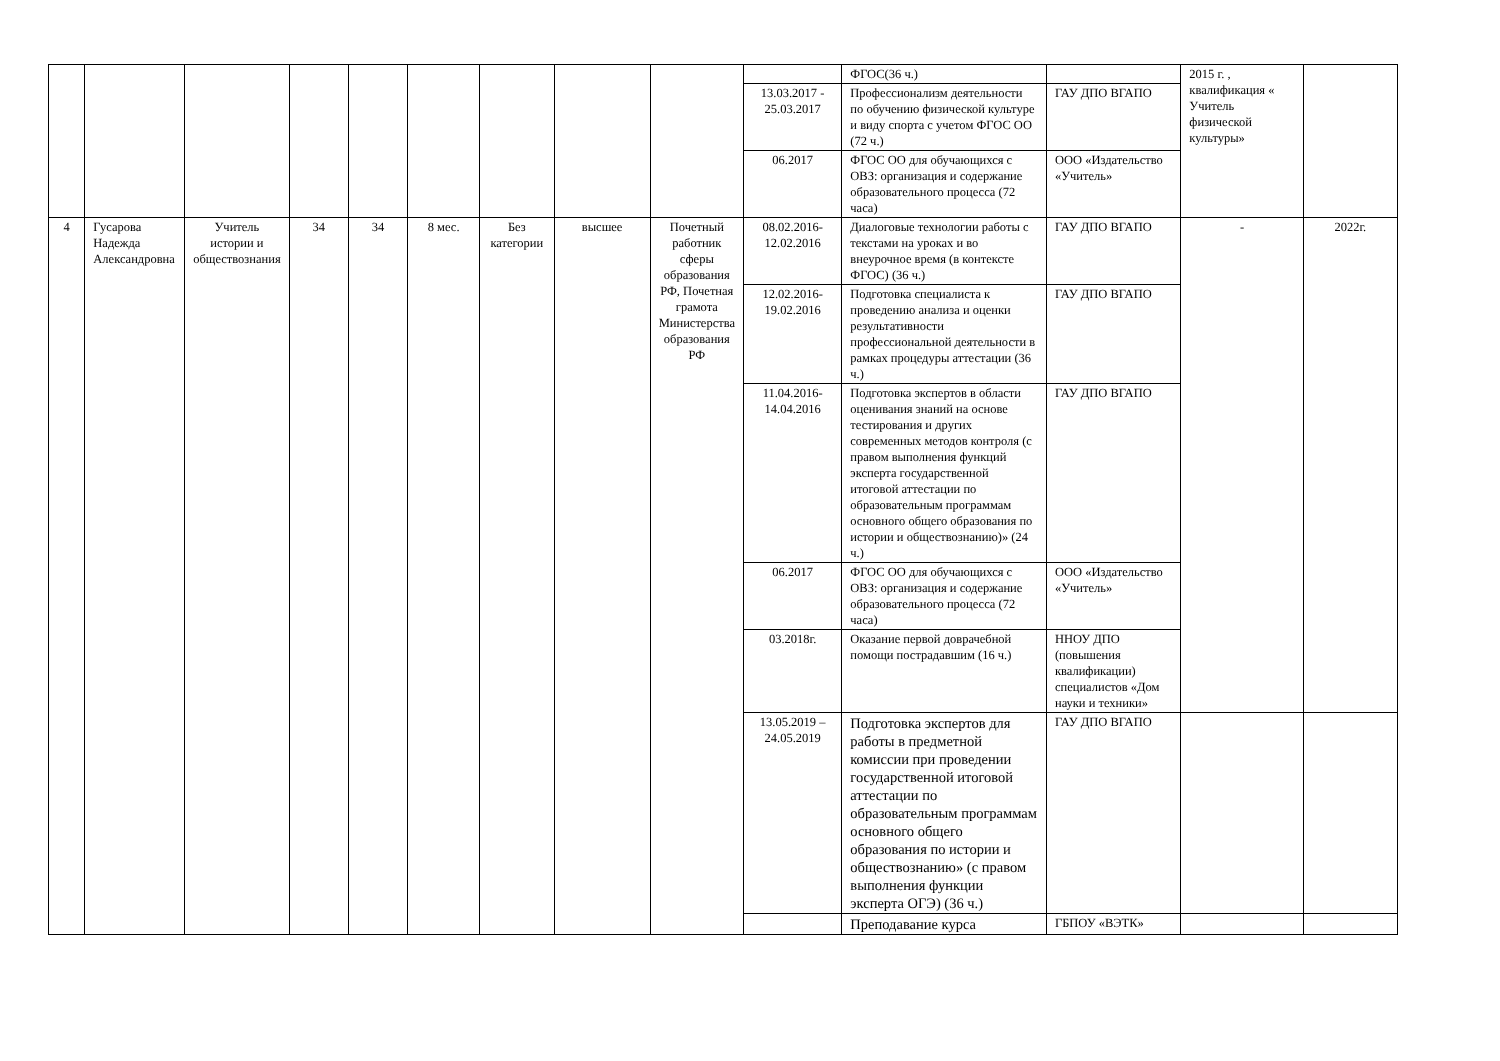| | | | | | | | | | | ФГОС(36 ч.) | | 2015 г. , квалификация « Учитель физической культуры» | |
| | | | | | | | | | 13.03.2017 - 25.03.2017 | Профессионализм деятельности по обучению физической культуре и виду спорта с учетом ФГОС ОО (72 ч.) | ГАУ ДПО ВГАПО | | |
| | | | | | | | | | 06.2017 | ФГОС ОО для обучающихся с ОВЗ: организация и содержание образовательного процесса (72 часа) | ООО «Издательство «Учитель» | | |
| 4 | Гусарова Надежда Александровна | Учитель истории и обществознания | 34 | 34 | 8 мес. | Без категории | высшее | Почетный работник сферы образования РФ, Почетная грамота Министерства образования РФ | 08.02.2016-12.02.2016 | Диалоговые технологии работы с текстами на уроках и во внеурочное время (в контексте ФГОС) (36 ч.) | ГАУ ДПО ВГАПО | - | 2022г. |
| | | | | | | | | | 12.02.2016-19.02.2016 | Подготовка специалиста к проведению анализа и оценки результативности профессиональной деятельности в рамках процедуры аттестации (36 ч.) | ГАУ ДПО ВГАПО | | |
| | | | | | | | | | 11.04.2016-14.04.2016 | Подготовка экспертов в области оценивания знаний на основе тестирования и других современных методов контроля (с правом выполнения функций эксперта государственной итоговой аттестации по образовательным программам основного общего образования по истории и обществознанию)» (24 ч.) | ГАУ ДПО ВГАПО | | |
| | | | | | | | | | 06.2017 | ФГОС ОО для обучающихся с ОВЗ: организация и содержание образовательного процесса (72 часа) | ООО «Издательство «Учитель» | | |
| | | | | | | | | | 03.2018г. | Оказание первой доврачебной помощи пострадавшим (16 ч.) | ННОУ ДПО (повышения квалификации) специалистов «Дом науки и техники» | | |
| | | | | | | | | | 13.05.2019 – 24.05.2019 | Подготовка экспертов для работы в предметной комиссии при проведении государственной итоговой аттестации по образовательным программам основного общего образования по истории и обществознанию» (с правом выполнения функции эксперта ОГЭ) (36 ч.) | ГАУ ДПО ВГАПО | | |
| | | | | | | | | | | Преподавание курса | ГБПОУ «ВЭТК» | | |